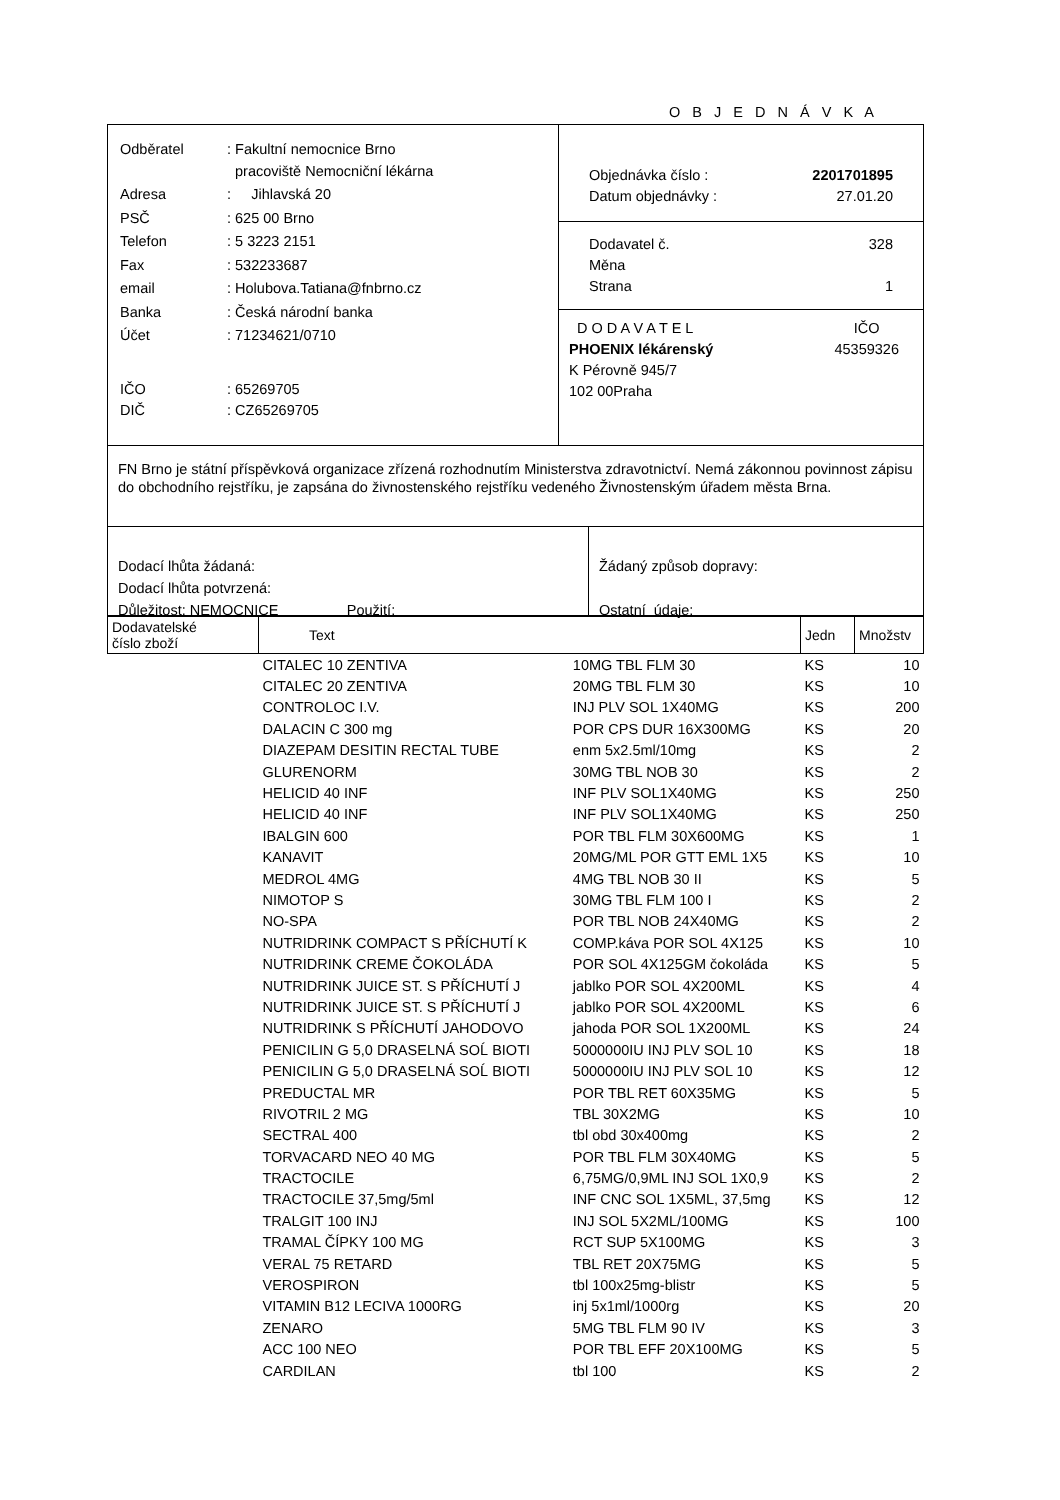O B J E D N Á V K A
| Odběratel | : Fakultní nemocnice Brno pracoviště Nemocniční lékárna |
| Adresa | : Jihlavská 20 |
| PSČ | : 625 00 Brno |
| Telefon | : 5 3223 2151 |
| Fax | : 532233687 |
| email | : Holubova.Tatiana@fnbrno.cz |
| Banka | : Česká národní banka |
| Účet | : 71234621/0710 |
| IČO DIČ | : 65269705 : CZ65269705 |
Objednávka číslo :
Datum objednávky :
2201701895
27.01.20
Dodavatel č.
Měna
Strana
328
1
D O D A V A T E L
PHOENIX lékárenský
K Pérovně 945/7
102 00Praha
IČO
45359326
FN Brno je státní příspěvková organizace zřízená rozhodnutím Ministerstva zdravotnictví. Nemá zákonnou povinnost zápisu do obchodního rejstříku, je zapsána do živnostenského rejstříku vedeného Živnostenským úřadem města Brna.
Dodací lhůta žádaná:
Dodací lhůta potvrzená:
Důležitost: NEMOCNICE Použití:
Žádaný způsob dopravy:
Ostatní údaje:
| Dodavatelské číslo zboží | Text | | Jedn | Množstv |
| --- | --- | --- | --- | --- |
| | CITALEC 10 ZENTIVA | 10MG TBL FLM 30 | KS | 10 |
| | CITALEC 20 ZENTIVA | 20MG TBL FLM 30 | KS | 10 |
| | CONTROLOC I.V. | INJ PLV SOL 1X40MG | KS | 200 |
| | DALACIN C 300 mg | POR CPS DUR 16X300MG | KS | 20 |
| | DIAZEPAM DESITIN RECTAL TUBE | enm 5x2.5ml/10mg | KS | 2 |
| | GLURENORM | 30MG TBL NOB 30 | KS | 2 |
| | HELICID 40 INF | INF PLV SOL1X40MG | KS | 250 |
| | HELICID 40 INF | INF PLV SOL1X40MG | KS | 250 |
| | IBALGIN 600 | POR TBL FLM 30X600MG | KS | 1 |
| | KANAVIT | 20MG/ML POR GTT EML 1X5 | KS | 10 |
| | MEDROL 4MG | 4MG TBL NOB 30 II | KS | 5 |
| | NIMOTOP S | 30MG TBL FLM 100 I | KS | 2 |
| | NO-SPA | POR TBL NOB 24X40MG | KS | 2 |
| | NUTRIDRINK COMPACT S PŘÍCHUTÍ K | COMP.káva POR SOL 4X125 | KS | 10 |
| | NUTRIDRINK CREME ČOKOLÁDA | POR SOL 4X125GM čokoláda | KS | 5 |
| | NUTRIDRINK JUICE ST. S PŘÍCHUTÍ J | jablko POR SOL 4X200ML | KS | 4 |
| | NUTRIDRINK JUICE ST. S PŘÍCHUTÍ J | jablko POR SOL 4X200ML | KS | 6 |
| | NUTRIDRINK S PŘÍCHUTÍ JAHODOVO | jahoda POR SOL 1X200ML | KS | 24 |
| | PENICILIN G 5,0 DRASELNÁ SOĹ BIOTI | 5000000IU INJ PLV SOL 10 | KS | 18 |
| | PENICILIN G 5,0 DRASELNÁ SOĹ BIOTI | 5000000IU INJ PLV SOL 10 | KS | 12 |
| | PREDUCTAL MR | POR TBL RET 60X35MG | KS | 5 |
| | RIVOTRIL 2 MG | TBL 30X2MG | KS | 10 |
| | SECTRAL 400 | tbl obd 30x400mg | KS | 2 |
| | TORVACARD NEO 40 MG | POR TBL FLM 30X40MG | KS | 5 |
| | TRACTOCILE | 6,75MG/0,9ML INJ SOL 1X0,9 | KS | 2 |
| | TRACTOCILE 37,5mg/5ml | INF CNC SOL 1X5ML, 37,5mg | KS | 12 |
| | TRALGIT 100 INJ | INJ SOL 5X2ML/100MG | KS | 100 |
| | TRAMAL ČÍPKY 100 MG | RCT SUP 5X100MG | KS | 3 |
| | VERAL 75 RETARD | TBL RET 20X75MG | KS | 5 |
| | VEROSPIRON | tbl 100x25mg-blistr | KS | 5 |
| | VITAMIN B12 LECIVA 1000RG | inj 5x1ml/1000rg | KS | 20 |
| | ZENARO | 5MG TBL FLM 90 IV | KS | 3 |
| | ACC 100 NEO | POR TBL EFF 20X100MG | KS | 5 |
| | CARDILAN | tbl 100 | KS | 2 |